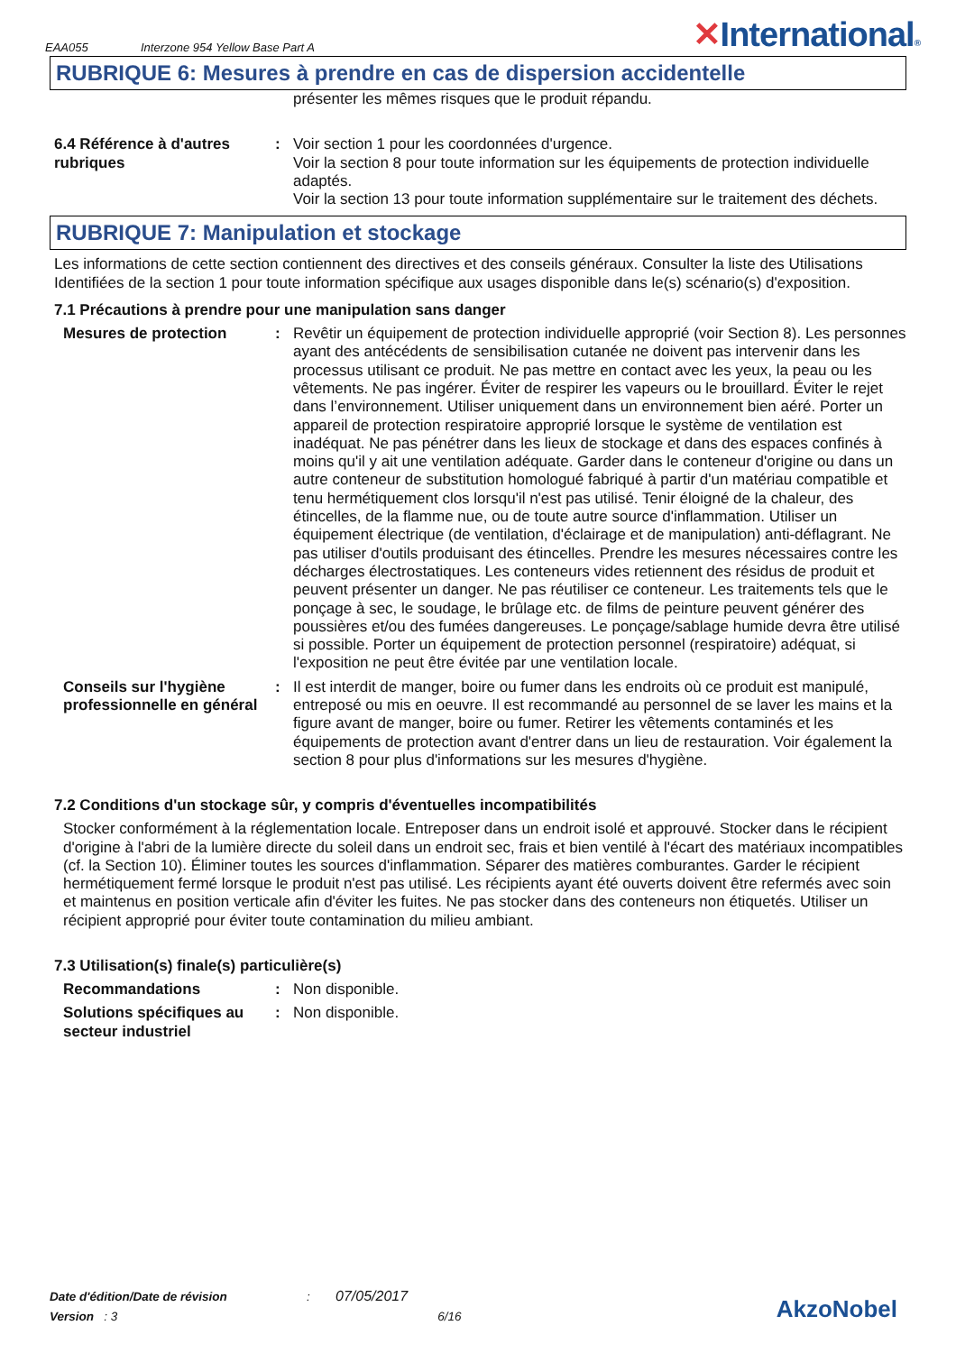EAA055
Interzone 954 Yellow Base Part A
✕International®
RUBRIQUE 6: Mesures à prendre en cas de dispersion accidentelle
présenter les mêmes risques que le produit répandu.
6.4 Référence à d'autres rubriques
: Voir section 1 pour les coordonnées d'urgence.
Voir la section 8 pour toute information sur les équipements de protection individuelle adaptés.
Voir la section 13 pour toute information supplémentaire sur le traitement des déchets.
RUBRIQUE 7: Manipulation et stockage
Les informations de cette section contiennent des directives et des conseils généraux. Consulter la liste des Utilisations Identifiées de la section 1 pour toute information spécifique aux usages disponible dans le(s) scénario(s) d'exposition.
7.1 Précautions à prendre pour une manipulation sans danger
Mesures de protection : Revêtir un équipement de protection individuelle approprié (voir Section 8). Les personnes ayant des antécédents de sensibilisation cutanée ne doivent pas intervenir dans les processus utilisant ce produit. Ne pas mettre en contact avec les yeux, la peau ou les vêtements. Ne pas ingérer. Éviter de respirer les vapeurs ou le brouillard. Éviter le rejet dans l’environnement. Utiliser uniquement dans un environnement bien aéré. Porter un appareil de protection respiratoire approprié lorsque le système de ventilation est inadéquat. Ne pas pénétrer dans les lieux de stockage et dans des espaces confinés à moins qu'il y ait une ventilation adéquate. Garder dans le conteneur d'origine ou dans un autre conteneur de substitution homologué fabriqué à partir d'un matériau compatible et tenu hermétiquement clos lorsqu'il n'est pas utilisé. Tenir éloigné de la chaleur, des étincelles, de la flamme nue, ou de toute autre source d'inflammation. Utiliser un équipement électrique (de ventilation, d'éclairage et de manipulation) anti-déflagrant. Ne pas utiliser d'outils produisant des étincelles. Prendre les mesures nécessaires contre les décharges électrostatiques. Les conteneurs vides retiennent des résidus de produit et peuvent présenter un danger. Ne pas réutiliser ce conteneur. Les traitements tels que le ponçage à sec, le soudage, le brûlage etc. de films de peinture peuvent générer des poussières et/ou des fumées dangereuses. Le ponçage/sablage humide devra être utilisé si possible. Porter un équipement de protection personnel (respiratoire) adéquat, si l'exposition ne peut être évitée par une ventilation locale.
Conseils sur l'hygiène professionnelle en général
: Il est interdit de manger, boire ou fumer dans les endroits où ce produit est manipulé, entreposé ou mis en oeuvre. Il est recommandé au personnel de se laver les mains et la figure avant de manger, boire ou fumer. Retirer les vêtements contaminés et les équipements de protection avant d'entrer dans un lieu de restauration. Voir également la section 8 pour plus d'informations sur les mesures d'hygiène.
7.2 Conditions d'un stockage sûr, y compris d'éventuelles incompatibilités
Stocker conformément à la réglementation locale. Entreposer dans un endroit isolé et approuvé. Stocker dans le récipient d'origine à l'abri de la lumière directe du soleil dans un endroit sec, frais et bien ventilé à l'écart des matériaux incompatibles (cf. la Section 10). Éliminer toutes les sources d'inflammation. Séparer des matières comburantes. Garder le récipient hermétiquement fermé lorsque le produit n'est pas utilisé. Les récipients ayant été ouverts doivent être refermés avec soin et maintenus en position verticale afin d'éviter les fuites. Ne pas stocker dans des conteneurs non étiquetés. Utiliser un récipient approprié pour éviter toute contamination du milieu ambiant.
7.3 Utilisation(s) finale(s) particulière(s)
Recommandations : Non disponible.
Solutions spécifiques au secteur industriel
: Non disponible.
Date d'édition/Date de révision: 07/05/2017
Version : 3 6/16
AkzoNobel